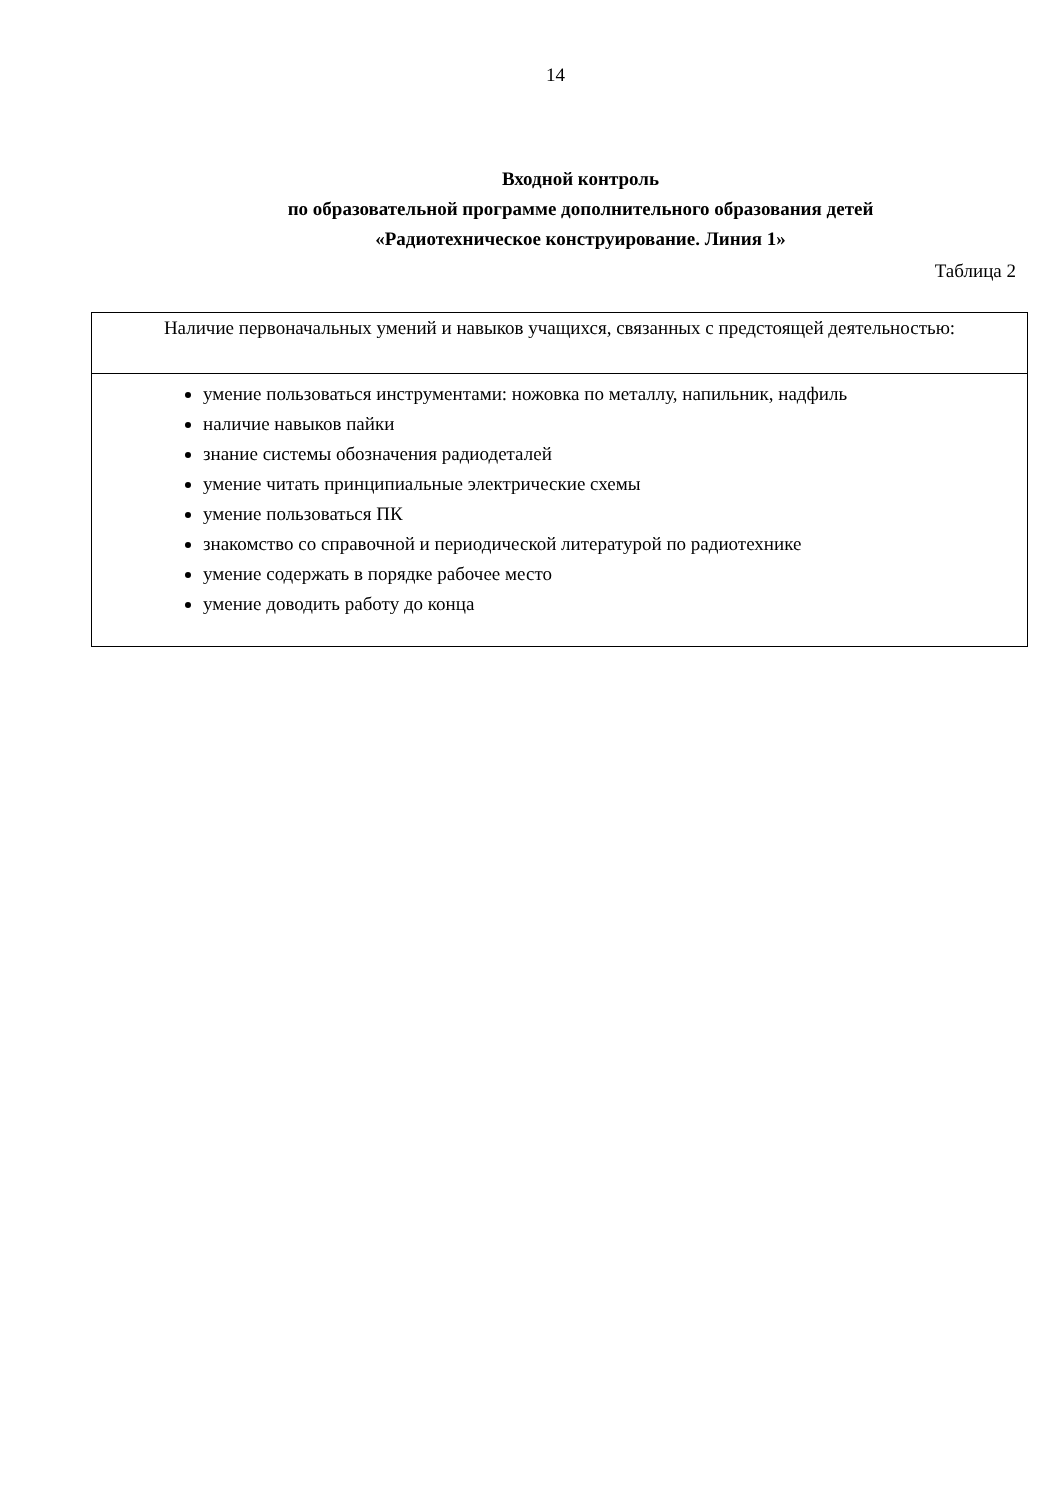14
Входной контроль
по образовательной программе дополнительного образования детей
«Радиотехническое конструирование. Линия 1»
Таблица 2
| Наличие первоначальных умений и навыков учащихся, связанных с предстоящей деятельностью: |
| умение пользоваться инструментами: ножовка по металлу, напильник, надфиль наличие навыков пайки знание системы обозначения радиодеталей умение читать принципиальные электрические схемы умение пользоваться ПК знакомство со справочной и периодической литературой по радиотехнике умение содержать в порядке рабочее место умение доводить работу до конца |